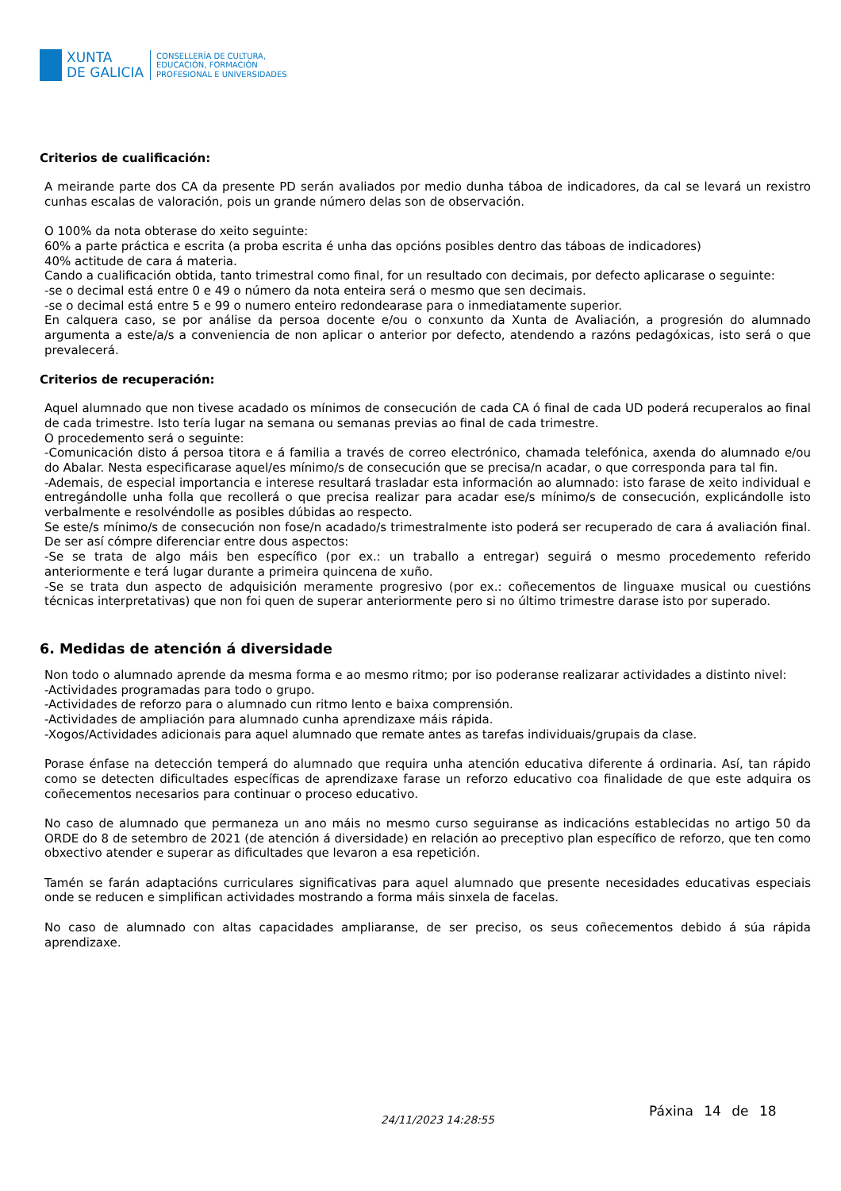XUNTA
DE GALICIA
CONSELLERÍA DE CULTURA,
EDUCACIÓN, FORMACIÓN
PROFESIONAL E UNIVERSIDADES
Criterios de cualificación:
A meirande parte dos CA da presente PD serán avaliados por medio dunha táboa de indicadores, da cal se levará un rexistro cunhas escalas de valoración, pois un grande número delas son de observación.
O 100% da nota obterase do xeito seguinte:
60% a parte práctica e escrita (a proba escrita é unha das opcións posibles dentro das táboas de indicadores)
40% actitude de cara á materia.
Cando a cualificación obtida, tanto trimestral como final, for un resultado con decimais, por defecto aplicarase o seguinte:
-se o decimal está entre 0 e 49 o número da nota enteira será o mesmo que sen decimais.
-se o decimal está entre 5 e 99 o numero enteiro redondearase para o inmediatamente superior.
En calquera caso, se por análise da persoa docente e/ou o conxunto da Xunta de Avaliación, a progresión do alumnado argumenta a este/a/s a conveniencia de non aplicar o anterior por defecto, atendendo a razóns pedagóxicas, isto será o que prevalecerá.
Criterios de recuperación:
Aquel alumnado que non tivese acadado os mínimos de consecución de cada CA ó final de cada UD poderá recuperalos ao final de cada trimestre. Isto tería lugar na semana ou semanas previas ao final de cada trimestre.
O procedemento será o seguinte:
-Comunicación disto á persoa titora e á familia a través de correo electrónico, chamada telefónica, axenda do alumnado e/ou do Abalar. Nesta especificarase aquel/es mínimo/s de consecución que se precisa/n acadar, o que corresponda para tal fin.
-Ademais, de especial importancia e interese resultará trasladar esta información ao alumnado: isto farase de xeito individual e entregándolle unha folla que recollerá o que precisa realizar para acadar ese/s mínimo/s de consecución, explicándolle isto verbalmente e resolvéndolle as posibles dúbidas ao respecto.
Se este/s mínimo/s de consecución non fose/n acadado/s trimestralmente isto poderá ser recuperado de cara á avaliación final. De ser así cómpre diferenciar entre dous aspectos:
-Se se trata de algo máis ben específico (por ex.: un traballo a entregar) seguirá o mesmo procedemento referido anteriormente e terá lugar durante a primeira quincena de xuño.
-Se se trata dun aspecto de adquisición meramente progresivo (por ex.: coñecementos de linguaxe musical ou cuestións técnicas interpretativas) que non foi quen de superar anteriormente pero si no último trimestre darase isto por superado.
6. Medidas de atención á diversidade
Non todo o alumnado aprende da mesma forma e ao mesmo ritmo; por iso poderanse realizarar actividades a distinto nivel:
-Actividades programadas para todo o grupo.
-Actividades de reforzo para o alumnado cun ritmo lento e baixa comprensión.
-Actividades de ampliación para alumnado cunha aprendizaxe máis rápida.
-Xogos/Actividades adicionais para aquel alumnado que remate antes as tarefas individuais/grupais da clase.
Porase énfase na detección temperá do alumnado que requira unha atención educativa diferente á ordinaria. Así, tan rápido como se detecten dificultades específicas de aprendizaxe farase un reforzo educativo coa finalidade de que este adquira os coñecementos necesarios para continuar o proceso educativo.
No caso de alumnado que permaneza un ano máis no mesmo curso seguiranse as indicacións establecidas no artigo 50 da ORDE do 8 de setembro de 2021 (de atención á diversidade) en relación ao preceptivo plan específico de reforzo, que ten como obxectivo atender e superar as dificultades que levaron a esa repetición.
Tamén se farán adaptacións curriculares significativas para aquel alumnado que presente necesidades educativas especiais onde se reducen e simplifican actividades mostrando a forma máis sinxela de facelas.
No caso de alumnado con altas capacidades ampliaranse, de ser preciso, os seus coñecementos debido á súa rápida aprendizaxe.
Páxina 14 de 18
24/11/2023 14:28:55